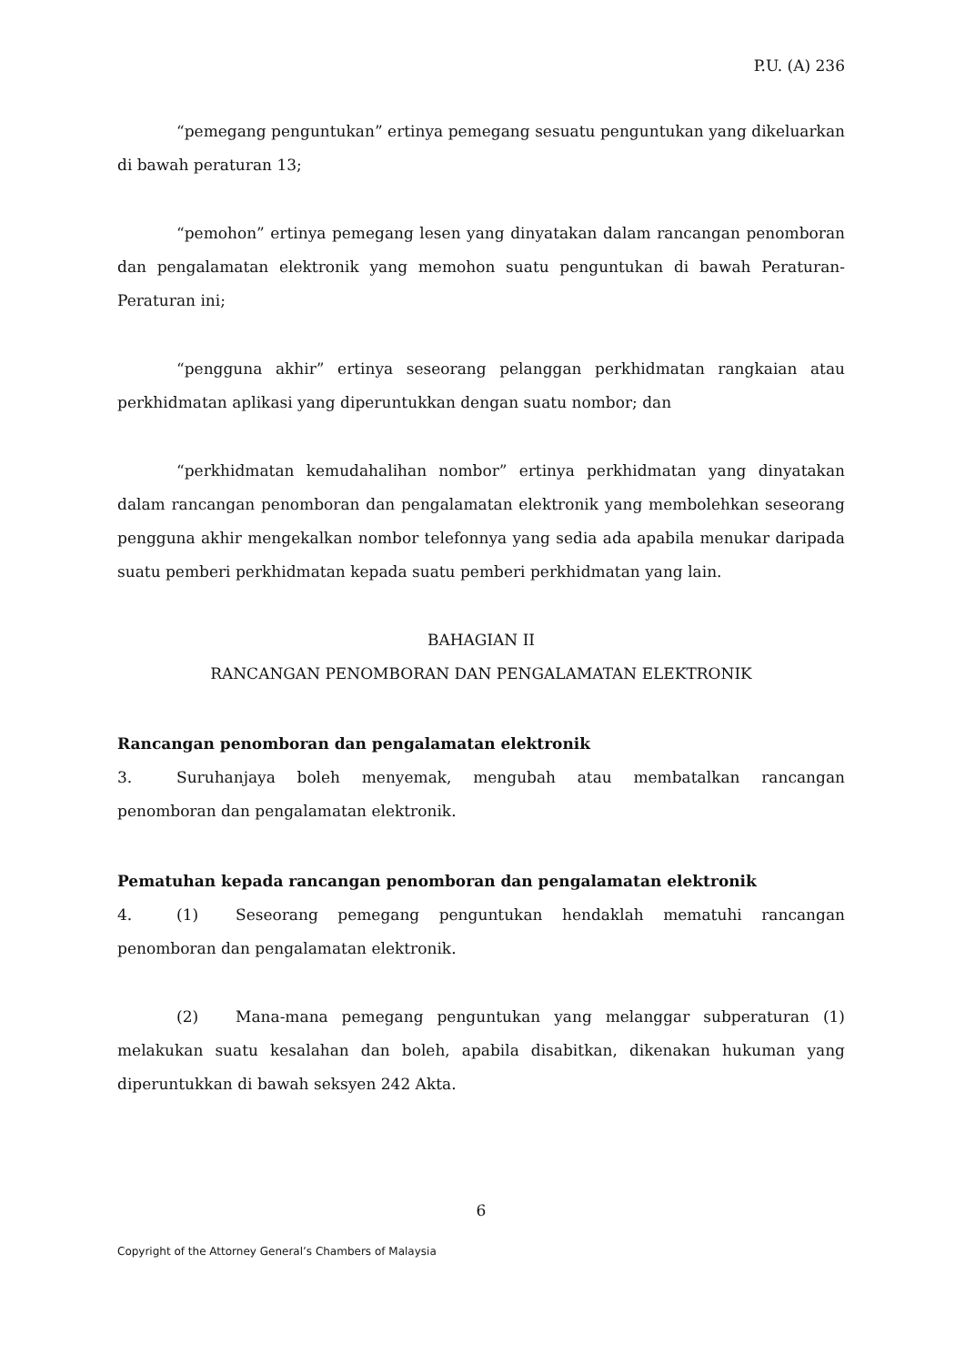P.U. (A) 236
“pemegang penguntukan” ertinya pemegang sesuatu penguntukan yang dikeluarkan di bawah peraturan 13;
“pemohon” ertinya pemegang lesen yang dinyatakan dalam rancangan penomboran dan pengalamatan elektronik yang memohon suatu penguntukan di bawah Peraturan-Peraturan ini;
“pengguna akhir” ertinya seseorang pelanggan perkhidmatan rangkaian atau perkhidmatan aplikasi yang diperuntukkan dengan suatu nombor; dan
“perkhidmatan kemudahalihan nombor” ertinya perkhidmatan yang dinyatakan dalam rancangan penomboran dan pengalamatan elektronik yang membolehkan seseorang pengguna akhir mengekalkan nombor telefonnya yang sedia ada apabila menukar daripada suatu pemberi perkhidmatan kepada suatu pemberi perkhidmatan yang lain.
BAHAGIAN II
RANCANGAN PENOMBORAN DAN PENGALAMATAN ELEKTRONIK
Rancangan penomboran dan pengalamatan elektronik
3. Suruhanjaya boleh menyemak, mengubah atau membatalkan rancangan penomboran dan pengalamatan elektronik.
Pematuhan kepada rancangan penomboran dan pengalamatan elektronik
4. (1) Seseorang pemegang penguntukan hendaklah mematuhi rancangan penomboran dan pengalamatan elektronik.
(2) Mana-mana pemegang penguntukan yang melanggar subperaturan (1) melakukan suatu kesalahan dan boleh, apabila disabitkan, dikenakan hukuman yang diperuntukkan di bawah seksyen 242 Akta.
6
Copyright of the Attorney General’s Chambers of Malaysia